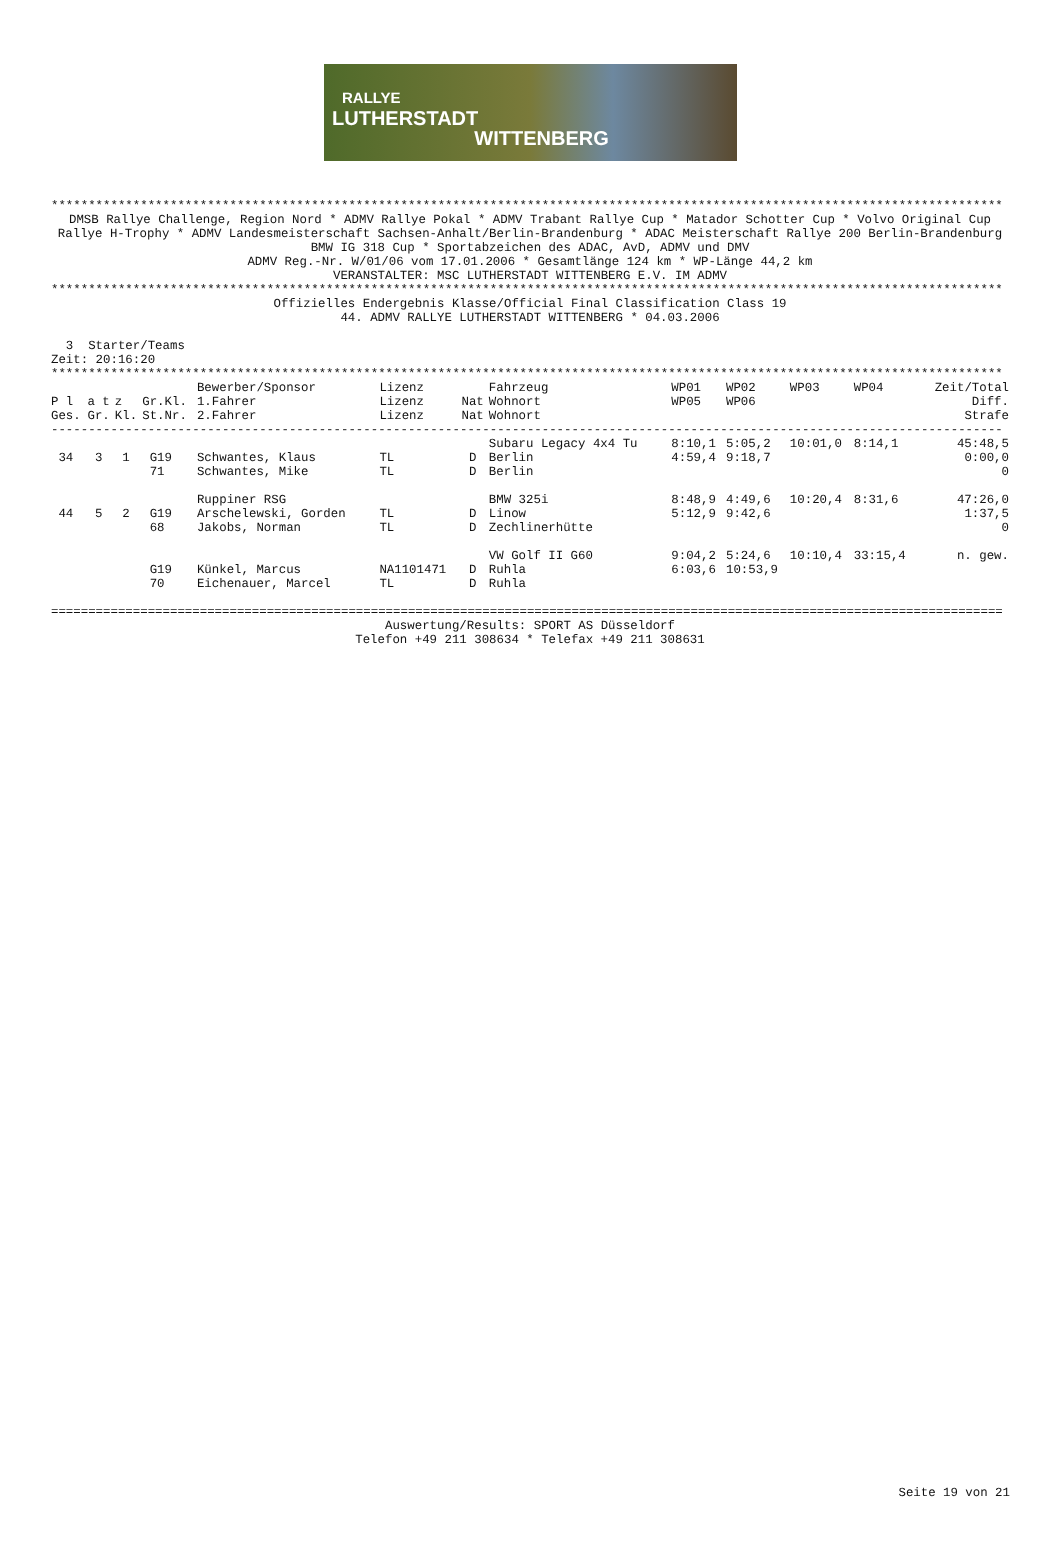RALLYE
LUTHERSTADT
WITTENBERG
********************************************************************************************************************************
DMSB Rallye Challenge, Region Nord * ADMV Rallye Pokal * ADMV Trabant Rallye Cup * Matador Schotter Cup * Volvo Original Cup
Rallye H-Trophy * ADMV Landesmeisterschaft Sachsen-Anhalt/Berlin-Brandenburg * ADAC Meisterschaft Rallye 200 Berlin-Brandenburg
BMW IG 318 Cup * Sportabzeichen des ADAC, AvD, ADMV und DMV
ADMV Reg.-Nr. W/01/06 vom 17.01.2006 * Gesamtlänge 124 km * WP-Länge 44,2 km
VERANSTALTER: MSC LUTHERSTADT WITTENBERG E.V. IM ADMV
********************************************************************************************************************************
Offizielles Endergebnis Klasse/Official Final Classification Class 19
44. ADMV RALLYE LUTHERSTADT WITTENBERG * 04.03.2006
3 Starter/Teams
Zeit: 20:16:20
********************************************************************************************************************************
| | | | | Bewerber/Sponsor | Lizenz | | Fahrzeug | WP01 | WP02 | WP03 | WP04 | Zeit/Total |
| --- | --- | --- | --- | --- | --- | --- | --- | --- | --- | --- | --- | --- |
| P l | a t | z | Gr.Kl. | 1.Fahrer | Lizenz | Nat | Wohnort | WP05 | WP06 | | | Diff. |
| Ges. | Gr. | Kl. | St.Nr. | 2.Fahrer | Lizenz | Nat | Wohnort | | | | | Strafe |
| -------------------------------------------------------------------------------------------------------------------------------- | | | | | | | | | | | | |
| | | | | | | | Subaru Legacy 4x4 Tu | 8:10,1 | 5:05,2 | 10:01,0 | 8:14,1 | 45:48,5 |
| 34 | 3 | 1 | G19 | Schwantes, Klaus | TL | D | Berlin | 4:59,4 | 9:18,7 | | | 0:00,0 |
| | | | 71 | Schwantes, Mike | TL | D | Berlin | | | | | 0 |
| | | | | Ruppiner RSG | | | BMW 325i | 8:48,9 | 4:49,6 | 10:20,4 | 8:31,6 | 47:26,0 |
| 44 | 5 | 2 | G19 | Arschelewski, Gorden | TL | D | Linow | 5:12,9 | 9:42,6 | | | 1:37,5 |
| | | | 68 | Jakobs, Norman | TL | D | Zechlinerhütte | | | | | 0 |
| | | | | | | | VW Golf II G60 | 9:04,2 | 5:24,6 | 10:10,4 | 33:15,4 | n. gew. |
| | | | G19 | Künkel, Marcus | NA1101471 | D | Ruhla | 6:03,6 | 10:53,9 | | | |
| | | | 70 | Eichenauer, Marcel | TL | D | Ruhla | | | | | |
================================================================================================================================
Auswertung/Results: SPORT AS Düsseldorf
Telefon +49 211 308634 * Telefax +49 211 308631
Seite 19 von 21